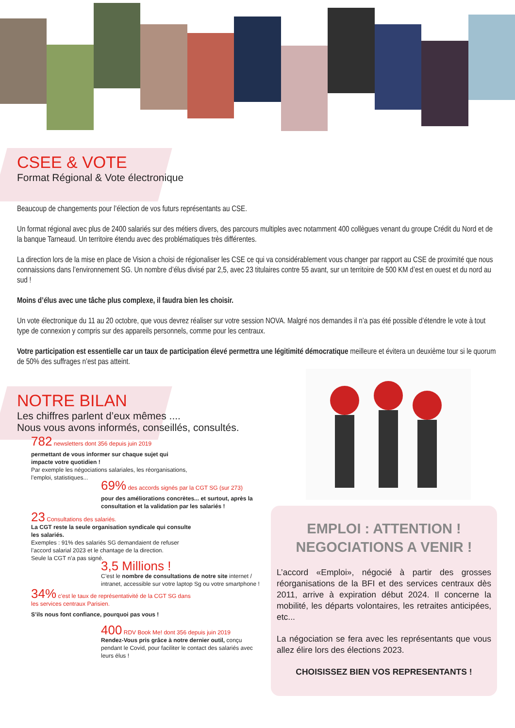CSEE & VOTE
Format Régional & Vote électronique
Beaucoup de changements pour l’élection de vos futurs représentants au CSE.
Un format régional avec plus de 2400 salariés sur des métiers divers, des parcours multiples avec notamment 400 collègues venant du groupe Crédit du Nord et de la banque Tarneaud. Un territoire étendu avec des problématiques très différentes.
La direction lors de la mise en place de Vision a choisi de régionaliser les CSE ce qui va considérablement vous changer par rapport au CSE de proximité que nous connaissions dans l’environnement SG. Un nombre d’élus divisé par 2,5, avec 23 titulaires contre 55 avant, sur un territoire de 500 KM d’est en ouest et du nord au sud !
Moins d’élus avec une tâche plus complexe, il faudra bien les choisir.
Un vote électronique du 11 au 20 octobre, que vous devrez réaliser sur votre session NOVA. Malgré nos demandes il n’a pas été possible d’étendre le vote à tout type de connexion y compris sur des appareils personnels, comme pour les centraux.
Votre participation est essentielle car un taux de participation élevé permettra une légitimité démocratique meilleure et évitera un deuxième tour si le quorum de 50% des suffrages n’est pas atteint.
NOTRE BILAN
Les chiffres parlent d’eux mêmes ....
Nous vous avons informés, conseillés, consultés.
782 newsletters dont 356 depuis juin 2019
permettant de vous informer sur chaque sujet qui impacte votre quotidien !
Par exemple les négociations salariales, les réorganisations, l’emploi, statistiques...
69% des accords signés par la CGT SG (sur 273)
pour des améliorations concrètes... et surtout, après la consultation et la validation par les salariés !
23 Consultations des salariés.
La CGT reste la seule organisation syndicale qui consulte les salariés.
Exemples : 91% des salariés SG demandaient de refuser l’accord salarial 2023 et le chantage de la direction.
Seule la CGT n’a pas signé.
3,5 Millions !
C’est le nombre de consultations de notre site internet / intranet, accessible sur votre laptop Sg ou votre smartphone !
34% c’est le taux de représentativité de la CGT SG dans les services centraux Parisien.
S’ils nous font confiance, pourquoi pas vous !
400 RDV Book Me! dont 356 depuis juin 2019
Rendez-Vous pris grâce à notre dernier outil, conçu pendant le Covid, pour faciliter le contact des salariés avec leurs élus !
EMPLOI : ATTENTION !
NEGOCIATIONS A VENIR !
L’accord «Emploi», négocié à partir des grosses réorganisations de la BFI et des services centraux dès 2011, arrive à expiration début 2024. Il concerne la mobilité, les départs volontaires, les retraites anticipées, etc...
La négociation se fera avec les représentants que vous allez élire lors des élections 2023.
CHOISISSEZ BIEN VOS REPRESENTANTS !